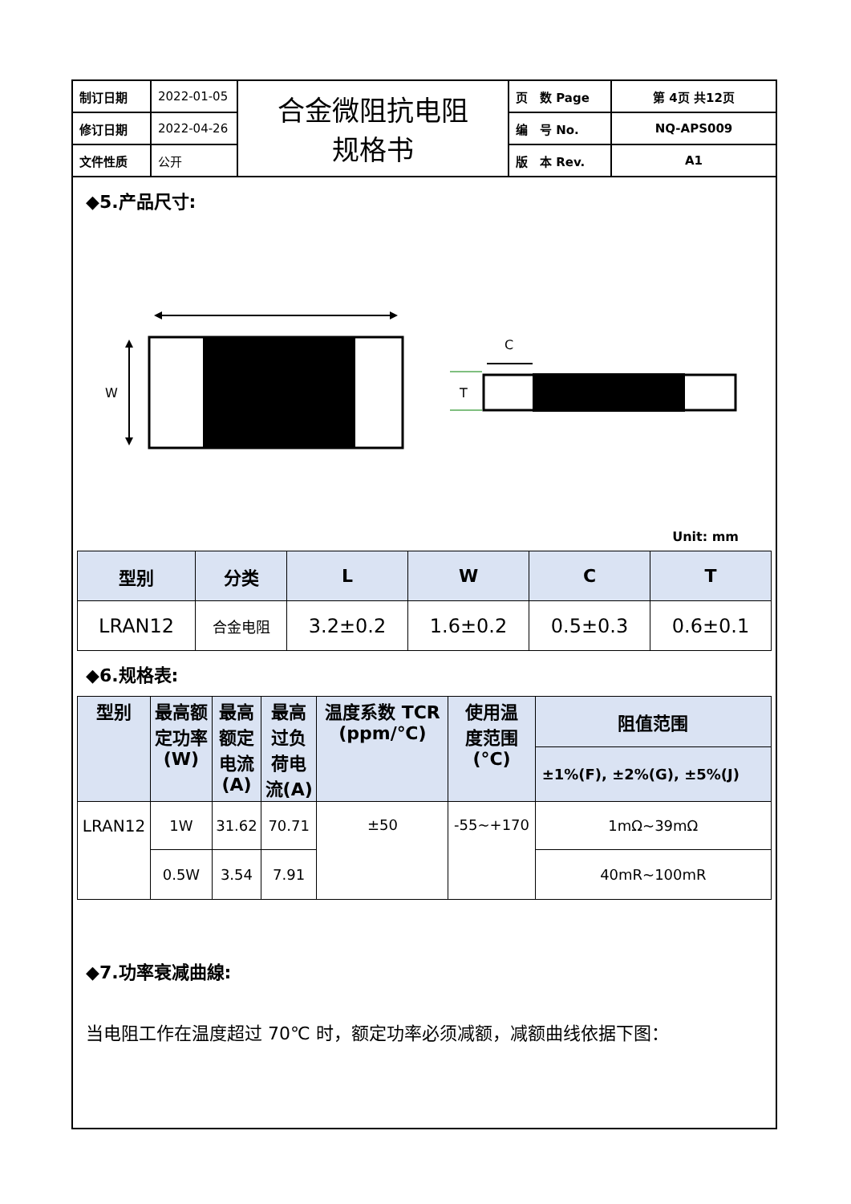| 制订日期 | 2022-01-05 | 合金微阻抗电阻 规格书 | 页 数 Page | 第 4页 共12页 |
| 修订日期 | 2022-04-26 | | 编 号 No. | NQ-APS009 |
| 文件性质 | 公开 | | 版 本 Rev. | A1 |
◆5.产品尺寸:
W
C
T
Unit: mm
| 型别 | 分类 | L | W | C | T |
| --- | --- | --- | --- | --- | --- |
| LRAN12 | 合金电阻 | 3.2±0.2 | 1.6±0.2 | 0.5±0.3 | 0.6±0.1 |
◆6.规格表:
| 型别 | 最高额 定功率 (W) | 最高 额定 电流 (A) | 最高 过负 荷电 流(A) | 温度系数 TCR (ppm/℃) | 使用温 度范围 (°C) | 阻值范围 |
| --- | --- | --- | --- | --- | --- | --- |
| | | | | | | ±1%(F), ±2%(G), ±5%(J) |
| LRAN12 | 1W | 31.62 | 70.71 | ±50 | -55~+170 | 1mΩ~39mΩ |
| | 0.5W | 3.54 | 7.91 | | | 40mR~100mR |
◆7.功率衰减曲線:
当电阻工作在温度超过 70℃ 时，额定功率必须减额，减额曲线依据下图：